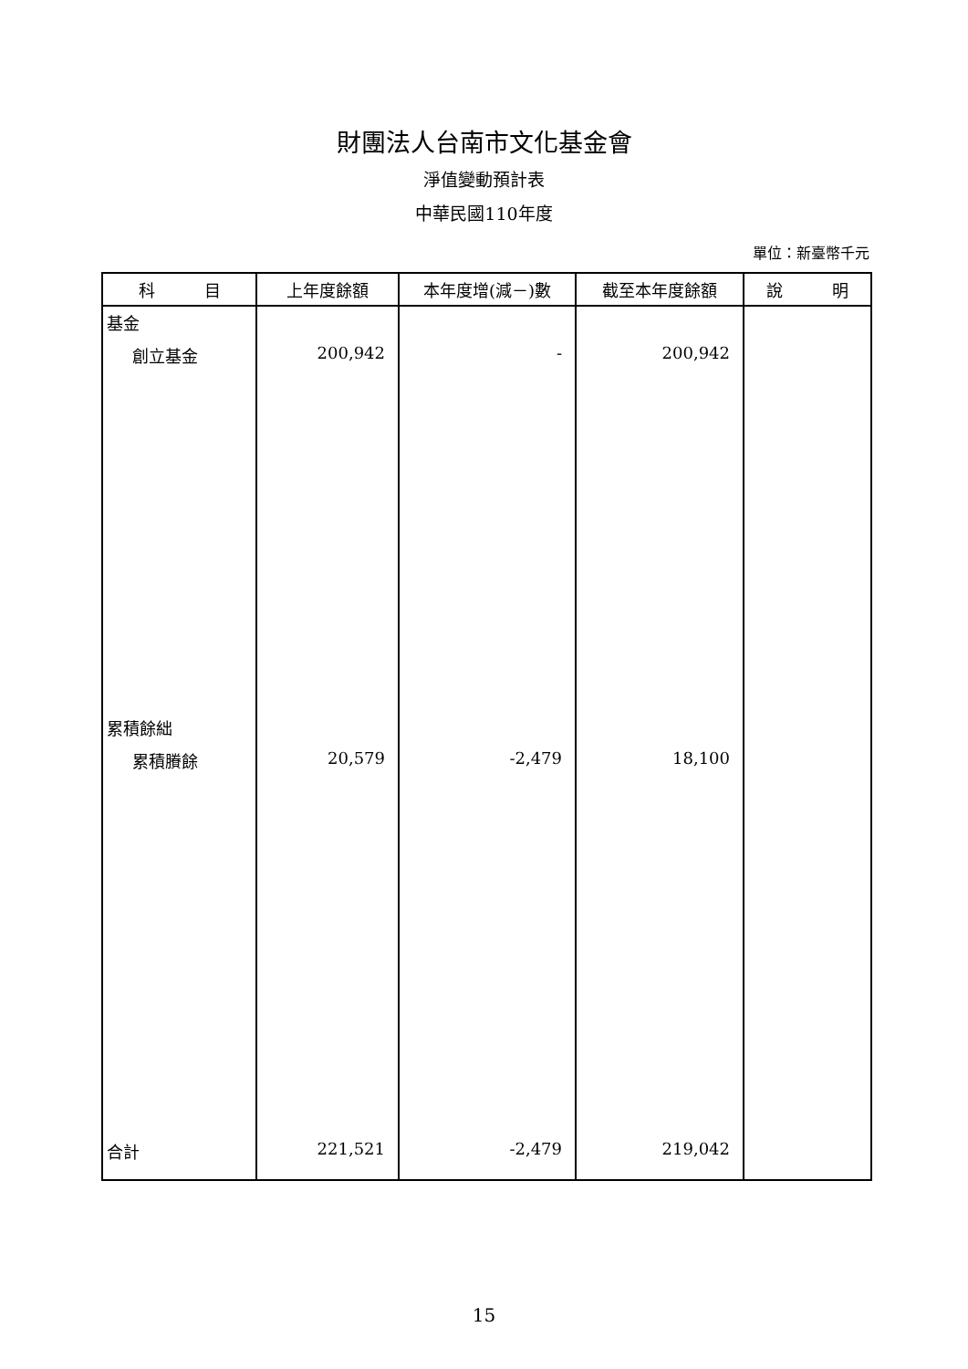財團法人台南市文化基金會
淨值變動預計表
中華民國110年度
單位：新臺幣千元
| 科 目 | 上年度餘額 | 本年度增(減－)數 | 截至本年度餘額 | 說 明 |
| --- | --- | --- | --- | --- |
| 基金 | | | | |
| 創立基金 | 200,942 | - | 200,942 | |
| 累積餘絀 | | | | |
| 累積賸餘 | 20,579 | -2,479 | 18,100 | |
| 合計 | 221,521 | -2,479 | 219,042 | |
15